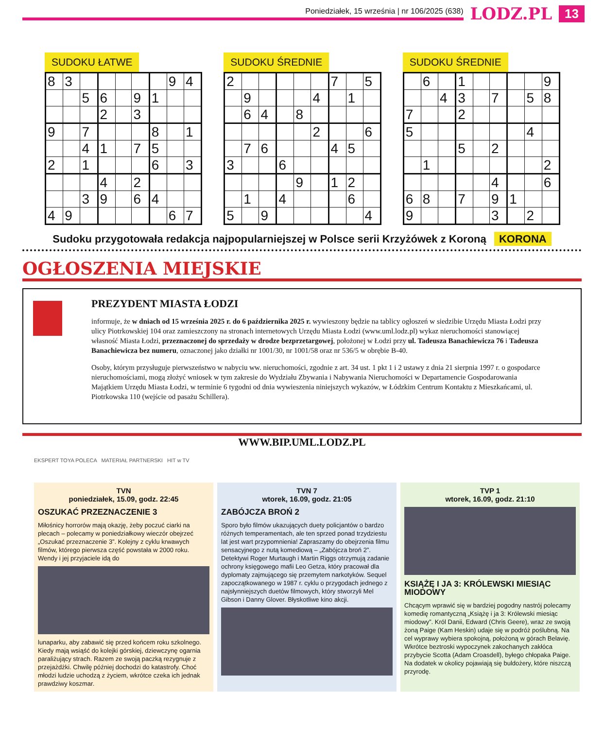Poniedziałek, 15 września | nr 106/2025 (638)
LODZ.PL
13
SUDOKU ŁATWE
| 8 | 3 | | | | | | 9 | 4 |
| | | 5 | 6 | | 9 | 1 | | |
| | | | 2 | | 3 | | | |
| 9 | | 7 | | | | 8 | | 1 |
| | | 4 | 1 | | 7 | 5 | | |
| 2 | | 1 | | | | 6 | | 3 |
| | | | 4 | | 2 | | | |
| | | 3 | 9 | | 6 | 4 | | |
| 4 | 9 | | | | | | 6 | 7 |
SUDOKU ŚREDNIE
| 2 | | | | | | 7 | | 5 |
| | 9 | | | | 4 | | 1 | |
| | 6 | 4 | | 8 | | | | |
| | | | | | 2 | | | 6 |
| | 7 | 6 | | | | 4 | 5 | |
| 3 | | | 6 | | | | | |
| | | | | 9 | | 1 | 2 | |
| | 1 | | 4 | | | | 6 | |
| 5 | | 9 | | | | | | 4 |
SUDOKU ŚREDNIE
| | 6 | | 1 | | | | | 9 |
| | | 4 | 3 | | 7 | | 5 | 8 |
| 7 | | | 2 | | | | | |
| 5 | | | | | | | 4 | |
| | | | 5 | | 2 | | | |
| | 1 | | | | | | | 2 |
| | | | | | 4 | | | 6 |
| 6 | 8 | | 7 | | 9 | 1 | | |
| 9 | | | | | 3 | | 2 | |
Sudoku przygotowała redakcja najpopularniejszej w Polsce serii Krzyżówek z Koroną KORONA
OGŁOSZENIA MIEJSKIE
PREZYDENT MIASTA ŁODZI
informuje, że w dniach od 15 września 2025 r. do 6 października 2025 r. wywieszony będzie na tablicy ogłoszeń w siedzibie Urzędu Miasta Łodzi przy ulicy Piotrkowskiej 104 oraz zamieszczony na stronach internetowych Urzędu Miasta Łodzi (www.uml.lodz.pl) wykaz nieruchomości stanowiącej własność Miasta Łodzi, przeznaczonej do sprzedaży w drodze bezprzetargowej, położonej w Łodzi przy ul. Tadeusza Banachiewicza 76 i Tadeusza Banachiewicza bez numeru, oznaczonej jako działki nr 1001/30, nr 1001/58 oraz nr 536/5 w obrębie B-40.
Osoby, którym przysługuje pierwszeństwo w nabyciu ww. nieruchomości, zgodnie z art. 34 ust. 1 pkt 1 i 2 ustawy z dnia 21 sierpnia 1997 r. o gospodarce nieruchomościami, mogą złożyć wniosek w tym zakresie do Wydziału Zbywania i Nabywania Nieruchomości w Departamencie Gospodarowania Majątkiem Urzędu Miasta Łodzi, w terminie 6 tygodni od dnia wywieszenia niniejszych wykazów, w Łódzkim Centrum Kontaktu z Mieszkańcami, ul. Piotrkowska 110 (wejście od pasażu Schillera).
WWW.BIP.UML.LODZ.PL
EKSPERT TOYA POLECA MATERIAŁ PARTNERSKI HIT w TV
TVN
poniedziałek, 15.09, godz. 22:45
OSZUKAĆ PRZEZNACZENIE 3
Miłośnicy horrorów mają okazję, żeby poczuć ciarki na plecach – polecamy w poniedziałkowy wieczór obejrzeć „Oszukać przeznaczenie 3”. Kolejny z cyklu krwawych filmów, którego pierwsza część powstała w 2000 roku. Wendy i jej przyjaciele idą do
lunaparku, aby zabawić się przed końcem roku szkolnego. Kiedy mają wsiąść do kolejki górskiej, dziewczynę ogarnia paraliżujący strach. Razem ze swoją paczką rezygnuje z przejażdżki. Chwilę później dochodzi do katastrofy. Choć młodzi ludzie uchodzą z życiem, wkrótce czeka ich jednak prawdziwy koszmar.
TVN 7
wtorek, 16.09, godz. 21:05
ZABÓJCZA BROŃ 2
Sporo było filmów ukazujących duety policjantów o bardzo różnych temperamentach, ale ten sprzed ponad trzydziestu lat jest wart przypomnienia! Zapraszamy do obejrzenia filmu sensacyjnego z nutą komediową – „Zabójcza broń 2”. Detektywi Roger Murtaugh i Martin Riggs otrzymują zadanie ochrony księgowego mafii Leo Getza, który pracował dla dyplomaty zajmującego się przemytem narkotyków. Sequel zapoczątkowanego w 1987 r. cyklu o przygodach jednego z najsłynniejszych duetów filmowych, który stworzyli Mel Gibson i Danny Glover. Błyskotliwe kino akcji.
TVP 1
wtorek, 16.09, godz. 21:10
KSIĄŻĘ I JA 3: KRÓLEWSKI MIESIĄC MIODOWY
Chcącym wprawić się w bardziej pogodny nastrój polecamy komedię romantyczną „Książę i ja 3: Królewski miesiąc miodowy”. Król Danii, Edward (Chris Geere), wraz ze swoją żoną Paige (Kam Heskin) udaje się w podróż poślubną. Na cel wyprawy wybiera spokojną, położoną w górach Belavię. Wkrótce beztroski wypoczynek zakochanych zakłóca przybycie Scotta (Adam Croasdell), byłego chłopaka Paige. Na dodatek w okolicy pojawiają się buldożery, które niszczą przyrodę.